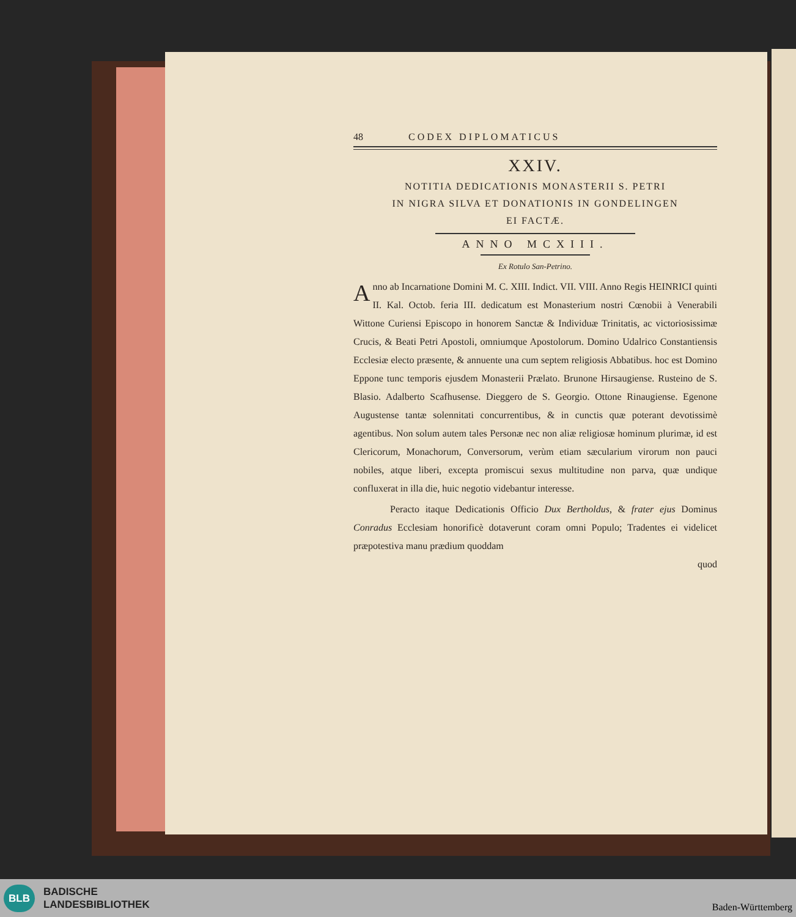48 CODEX DIPLOMATICUS
XXIV.
NOTITIA DEDICATIONIS MONASTERII S. PETRI
IN NIGRA SILVA ET DONATIONIS IN GONDELINGEN
EI FACTÆ.
ANNO MCXIII.
Ex Rotulo San-Petrino.
Anno ab Incarnatione Domini M. C. XIII. Indict. VII. VIII. Anno Regis HEINRICI quinti II. Kal. Octob. feria III. dedicatum est Monasterium nostri Cœnobii à Venerabili Wittone Curiensi Episcopo in honorem Sanctæ & Individuæ Trinitatis, ac victoriosissimæ Crucis, & Beati Petri Apostoli, omniumque Apostolorum. Domino Udalrico Constantiensis Ecclesiæ electo præsente, & annuente una cum septem religiosis Abbatibus. hoc est Domino Eppone tunc temporis ejusdem Monasterii Prælato. Brunone Hirsaugiense. Rusteino de S. Blasio. Adalberto Scafhusense. Dieggero de S. Georgio. Ottone Rinaugiense. Egenone Augustense tantæ solennitati concurrentibus, & in cunctis quæ poterant devotissimè agentibus. Non solum autem tales Personæ nec non aliæ religiosæ hominum plurimæ, id est Clericorum, Monachorum, Conversorum, verùm etiam sæcularium virorum non pauci nobiles, atque liberi, excepta promiscui sexus multitudine non parva, quæ undique confluxerat in illa die, huic negotio videbantur interesse.
Peracto itaque Dedicationis Officio Dux Bertholdus, & frater ejus Dominus Conradus Ecclesiam honorificè dotaverunt coram omni Populo; Tradentes ei videlicet præpotestiva manu prædium quoddam
quod
BLB BADISCHE
LANDESBIBLIOTHEK
Baden-Württemberg